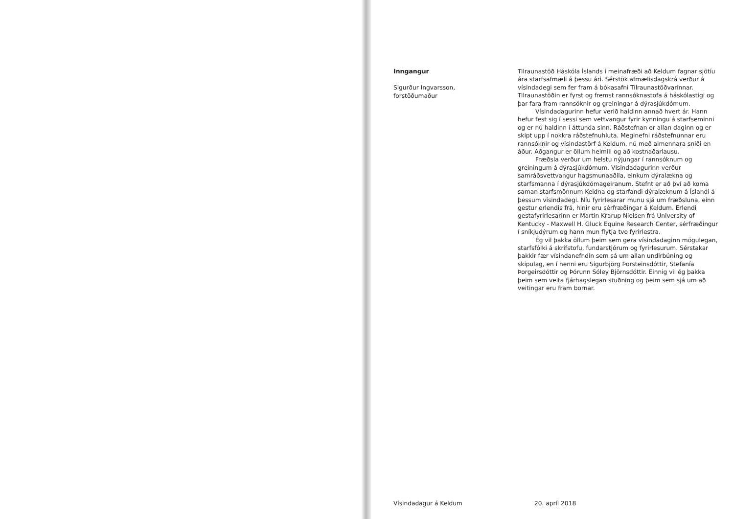Inngangur
Sigurður Ingvarsson,
forstöðumaður
Tilraunastöð Háskóla Íslands í meinafræði að Keldum fagnar sjötíu ára starfsafmæli á þessu ári. Sérstök afmælisdagskrá verður á vísindadegi sem fer fram á bókasafni Tilraunastöðvarinnar. Tilraunastöðin er fyrst og fremst rannsóknastofa á háskólastigi og þar fara fram rannsóknir og greiningar á dýrasjúkdómum.
Vísindadagurinn hefur verið haldinn annað hvert ár. Hann hefur fest sig í sessi sem vettvangur fyrir kynningu á starfseminni og er nú haldinn í áttunda sinn. Ráðstefnan er allan daginn og er skipt upp í nokkra ráðstefnuhluta. Meginefni ráðstefnunnar eru rannsóknir og vísindastörf á Keldum, nú með almennara sniði en áður. Aðgangur er öllum heimill og að kostnaðarlausu.
Fræðsla verður um helstu nýjungar í rannsóknum og greiningum á dýrasjúkdómum. Vísindadagurinn verður samráðsvettvangur hagsmunaaðila, einkum dýralækna og starfsmanna í dýrasjúkdómageiranum. Stefnt er að því að koma saman starfsmönnum Keldna og starfandi dýralæknum á Íslandi á þessum vísindadegi. Níu fyrirlesarar munu sjá um fræðsluna, einn gestur erlendis frá, hinir eru sérfræðingar á Keldum. Erlendi gestafyrirlesarinn er Martin Krarup Nielsen frá University of Kentucky - Maxwell H. Gluck Equine Research Center, sérfræðingur í sníkjudýrum og hann mun flytja tvo fyrirlestra.
Ég vil þakka öllum þeim sem gera vísindadaginn mögulegan, starfsfólki á skrifstofu, fundarstjórum og fyrirlesurum. Sérstakar þakkir fær vísindanefndin sem sá um allan undirbúning og skipulag, en í henni eru Sigurbjörg Þorsteinsdóttir, Stefanía Þorgeirsdóttir og Þórunn Sóley Björnsdóttir. Einnig vil ég þakka þeim sem veita fjárhagslegan stuðning og þeim sem sjá um að veitingar eru fram bornar.
Vísindadagur á Keldum 20. apríl 2018